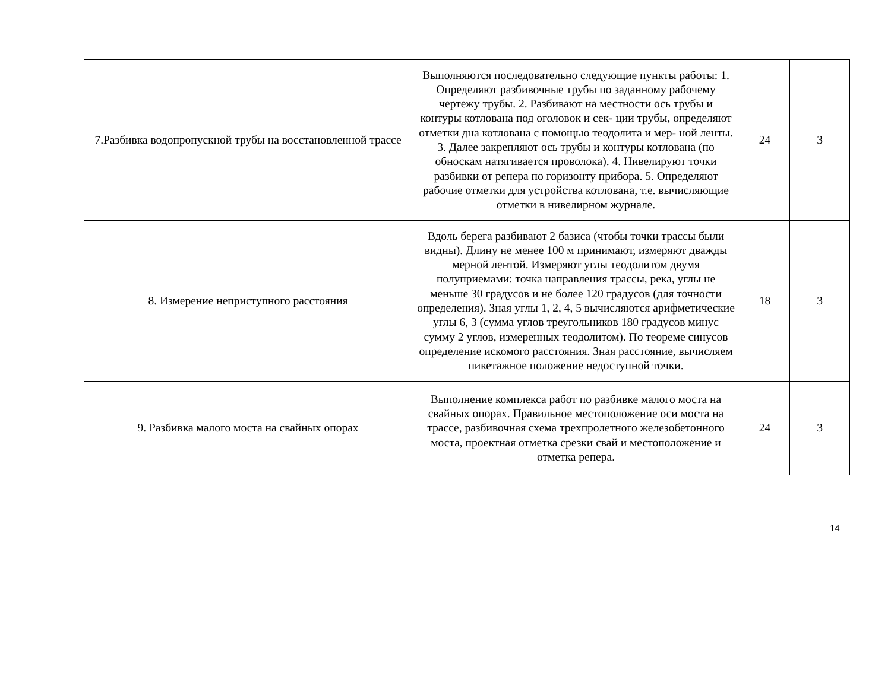| 7.Разбивка водопропускной трубы на восстановленной трассе | Выполняются последовательно следующие пункты работы: 1. Определяют разбивочные трубы по заданному рабочему чертежу трубы. 2. Разбивают на местности ось трубы и контуры котлована под оголовок и сек- ции трубы, определяют отметки дна котлована с помощью теодолита и мер- ной ленты. 3. Далее закрепляют ось трубы и контуры котлована (по обноскам натягивается проволока). 4. Нивелируют точки разбивки от репера по горизонту прибора. 5. Определяют рабочие отметки для устройства котлована, т.е. вычисляющие отметки в нивелирном журнале. | 24 | 3 |
| 8. Измерение неприступного расстояния | Вдоль берега разбивают 2 базиса (чтобы точки трассы были видны). Длину не менее 100 м принимают, измеряют дважды мерной лентой. Измеряют углы теодолитом двумя полуприемами: точка направления трассы, река, углы не меньше 30 градусов и не более 120 градусов (для точности определения). Зная углы 1, 2, 4, 5 вычисляются арифметические углы 6, 3 (сумма углов треугольников 180 градусов минус сумму 2 углов, измеренных теодолитом). По теореме синусов определение искомого расстояния. Зная расстояние, вычисляем пикетажное положение недоступной точки. | 18 | 3 |
| 9. Разбивка малого моста на свайных опорах | Выполнение комплекса работ по разбивке малого моста на свайных опорах. Правильное местоположение оси моста на трассе, разбивочная схема трехпролетного железобетонного моста, проектная отметка срезки свай и местоположение и отметка репера. | 24 | 3 |
14